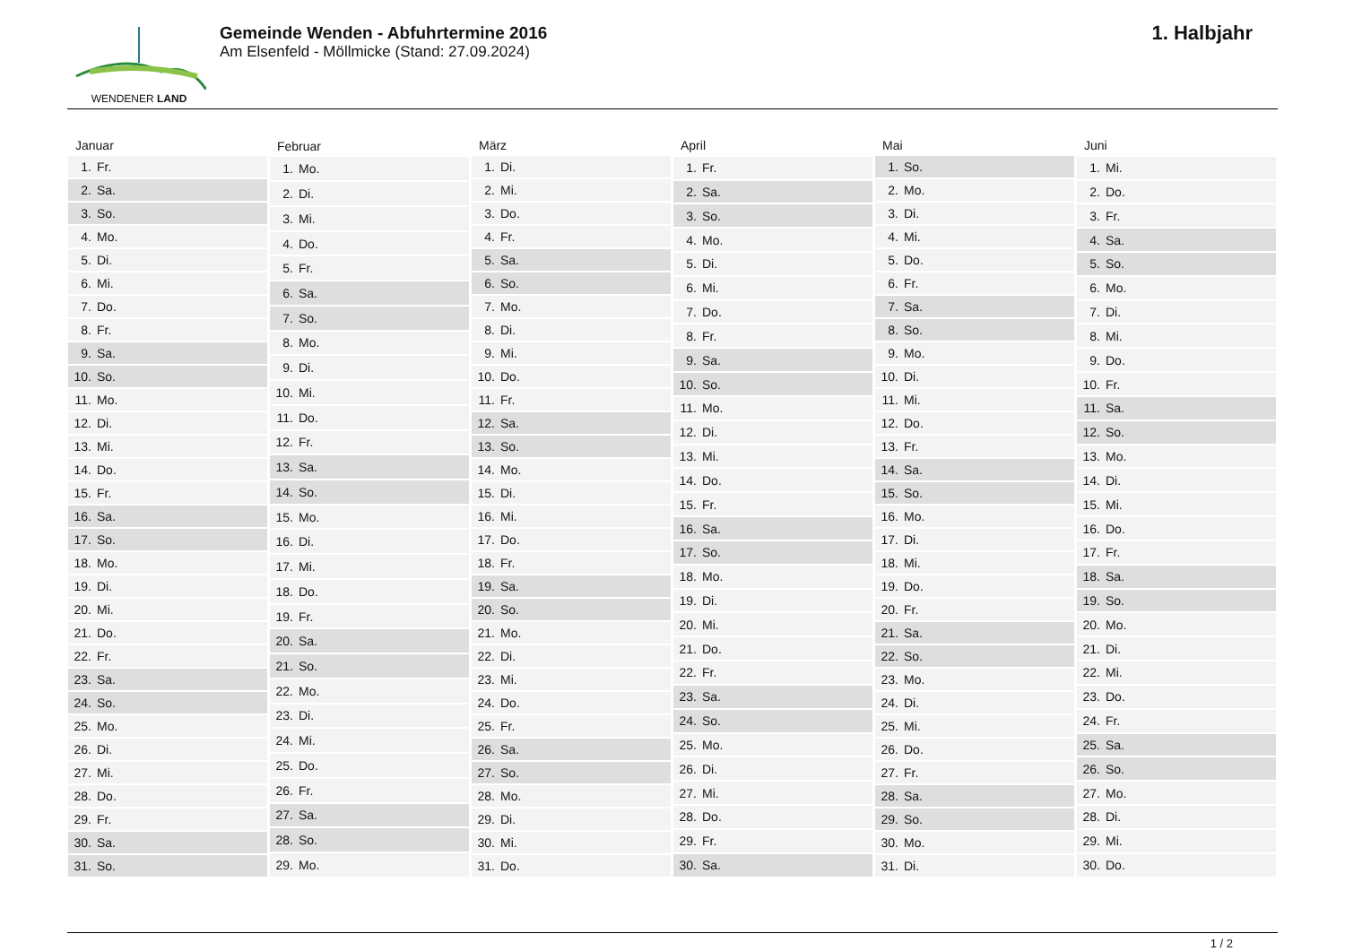WENDENER LAND
Gemeinde Wenden - Abfuhrtermine 2016
Am Elsenfeld - Möllmicke (Stand: 27.09.2024)
1. Halbjahr
| Januar | |
| --- | --- |
| 1. | Fr. |
| 2. | Sa. |
| 3. | So. |
| 4. | Mo. |
| 5. | Di. |
| 6. | Mi. |
| 7. | Do. |
| 8. | Fr. |
| 9. | Sa. |
| 10. | So. |
| 11. | Mo. |
| 12. | Di. |
| 13. | Mi. |
| 14. | Do. |
| 15. | Fr. |
| 16. | Sa. |
| 17. | So. |
| 18. | Mo. |
| 19. | Di. |
| 20. | Mi. |
| 21. | Do. |
| 22. | Fr. |
| 23. | Sa. |
| 24. | So. |
| 25. | Mo. |
| 26. | Di. |
| 27. | Mi. |
| 28. | Do. |
| 29. | Fr. |
| 30. | Sa. |
| 31. | So. |
| Februar | |
| --- | --- |
| 1. | Mo. |
| 2. | Di. |
| 3. | Mi. |
| 4. | Do. |
| 5. | Fr. |
| 6. | Sa. |
| 7. | So. |
| 8. | Mo. |
| 9. | Di. |
| 10. | Mi. |
| 11. | Do. |
| 12. | Fr. |
| 13. | Sa. |
| 14. | So. |
| 15. | Mo. |
| 16. | Di. |
| 17. | Mi. |
| 18. | Do. |
| 19. | Fr. |
| 20. | Sa. |
| 21. | So. |
| 22. | Mo. |
| 23. | Di. |
| 24. | Mi. |
| 25. | Do. |
| 26. | Fr. |
| 27. | Sa. |
| 28. | So. |
| 29. | Mo. |
| März | |
| --- | --- |
| 1. | Di. |
| 2. | Mi. |
| 3. | Do. |
| 4. | Fr. |
| 5. | Sa. |
| 6. | So. |
| 7. | Mo. |
| 8. | Di. |
| 9. | Mi. |
| 10. | Do. |
| 11. | Fr. |
| 12. | Sa. |
| 13. | So. |
| 14. | Mo. |
| 15. | Di. |
| 16. | Mi. |
| 17. | Do. |
| 18. | Fr. |
| 19. | Sa. |
| 20. | So. |
| 21. | Mo. |
| 22. | Di. |
| 23. | Mi. |
| 24. | Do. |
| 25. | Fr. |
| 26. | Sa. |
| 27. | So. |
| 28. | Mo. |
| 29. | Di. |
| 30. | Mi. |
| 31. | Do. |
| April | |
| --- | --- |
| 1. | Fr. |
| 2. | Sa. |
| 3. | So. |
| 4. | Mo. |
| 5. | Di. |
| 6. | Mi. |
| 7. | Do. |
| 8. | Fr. |
| 9. | Sa. |
| 10. | So. |
| 11. | Mo. |
| 12. | Di. |
| 13. | Mi. |
| 14. | Do. |
| 15. | Fr. |
| 16. | Sa. |
| 17. | So. |
| 18. | Mo. |
| 19. | Di. |
| 20. | Mi. |
| 21. | Do. |
| 22. | Fr. |
| 23. | Sa. |
| 24. | So. |
| 25. | Mo. |
| 26. | Di. |
| 27. | Mi. |
| 28. | Do. |
| 29. | Fr. |
| 30. | Sa. |
| Mai | |
| --- | --- |
| 1. | So. |
| 2. | Mo. |
| 3. | Di. |
| 4. | Mi. |
| 5. | Do. |
| 6. | Fr. |
| 7. | Sa. |
| 8. | So. |
| 9. | Mo. |
| 10. | Di. |
| 11. | Mi. |
| 12. | Do. |
| 13. | Fr. |
| 14. | Sa. |
| 15. | So. |
| 16. | Mo. |
| 17. | Di. |
| 18. | Mi. |
| 19. | Do. |
| 20. | Fr. |
| 21. | Sa. |
| 22. | So. |
| 23. | Mo. |
| 24. | Di. |
| 25. | Mi. |
| 26. | Do. |
| 27. | Fr. |
| 28. | Sa. |
| 29. | So. |
| 30. | Mo. |
| 31. | Di. |
| Juni | |
| --- | --- |
| 1. | Mi. |
| 2. | Do. |
| 3. | Fr. |
| 4. | Sa. |
| 5. | So. |
| 6. | Mo. |
| 7. | Di. |
| 8. | Mi. |
| 9. | Do. |
| 10. | Fr. |
| 11. | Sa. |
| 12. | So. |
| 13. | Mo. |
| 14. | Di. |
| 15. | Mi. |
| 16. | Do. |
| 17. | Fr. |
| 18. | Sa. |
| 19. | So. |
| 20. | Mo. |
| 21. | Di. |
| 22. | Mi. |
| 23. | Do. |
| 24. | Fr. |
| 25. | Sa. |
| 26. | So. |
| 27. | Mo. |
| 28. | Di. |
| 29. | Mi. |
| 30. | Do. |
1 / 2